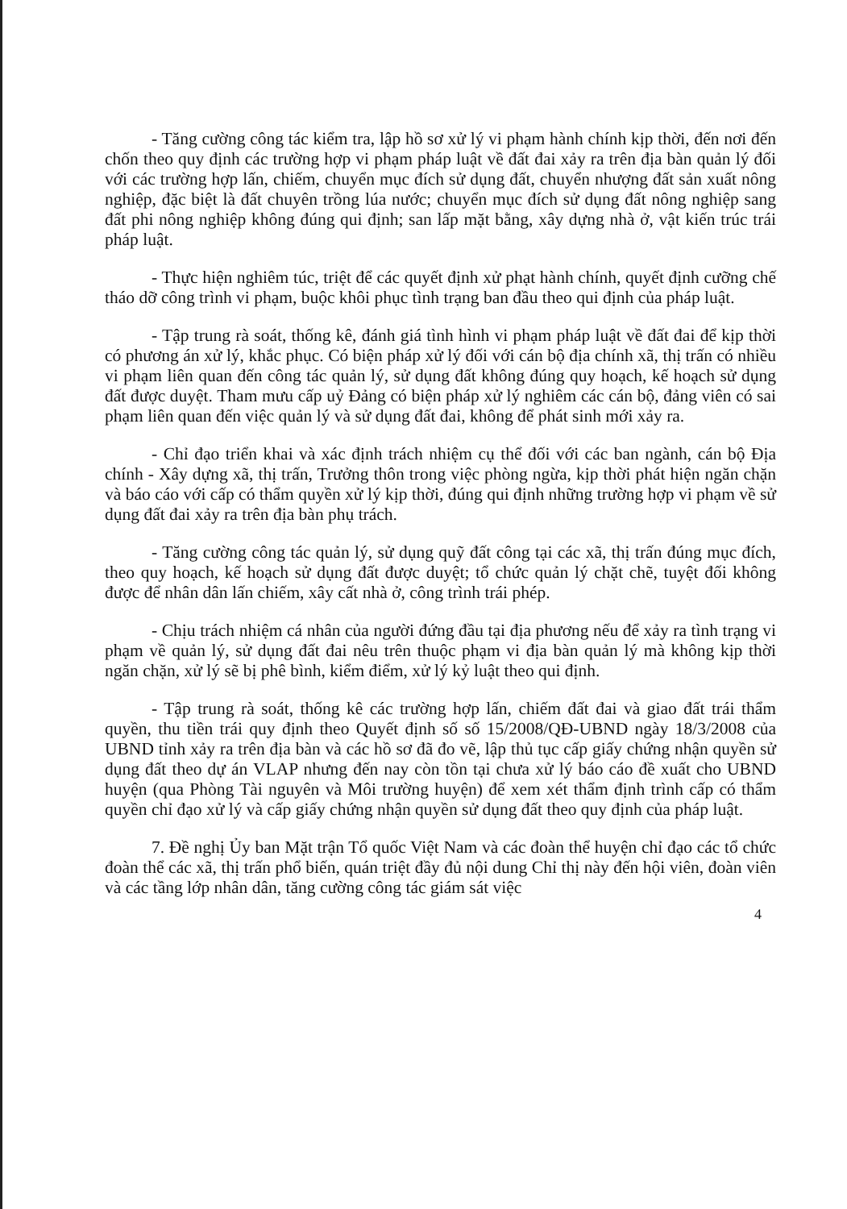- Tăng cường công tác kiểm tra, lập hồ sơ xử lý vi phạm hành chính kịp thời, đến nơi đến chốn theo quy định các trường hợp vi phạm pháp luật về đất đai xảy ra trên địa bàn quản lý đối với các trường hợp lấn, chiếm, chuyển mục đích sử dụng đất, chuyển nhượng đất sản xuất nông nghiệp, đặc biệt là đất chuyên trồng lúa nước; chuyển mục đích sử dụng đất nông nghiệp sang đất phi nông nghiệp không đúng qui định; san lấp mặt bằng, xây dựng nhà ở, vật kiến trúc trái pháp luật.
- Thực hiện nghiêm túc, triệt để các quyết định xử phạt hành chính, quyết định cưỡng chế tháo dỡ công trình vi phạm, buộc khôi phục tình trạng ban đầu theo qui định của pháp luật.
- Tập trung rà soát, thống kê, đánh giá tình hình vi phạm pháp luật về đất đai để kịp thời có phương án xử lý, khắc phục. Có biện pháp xử lý đối với cán bộ địa chính xã, thị trấn có nhiều vi phạm liên quan đến công tác quản lý, sử dụng đất không đúng quy hoạch, kế hoạch sử dụng đất được duyệt. Tham mưu cấp uỷ Đảng có biện pháp xử lý nghiêm các cán bộ, đảng viên có sai phạm liên quan đến việc quản lý và sử dụng đất đai, không để phát sinh mới xảy ra.
- Chỉ đạo triển khai và xác định trách nhiệm cụ thể đối với các ban ngành, cán bộ Địa chính - Xây dựng xã, thị trấn, Trưởng thôn trong việc phòng ngừa, kịp thời phát hiện ngăn chặn và báo cáo với cấp có thẩm quyền xử lý kịp thời, đúng qui định những trường hợp vi phạm về sử dụng đất đai xảy ra trên địa bàn phụ trách.
- Tăng cường công tác quản lý, sử dụng quỹ đất công tại các xã, thị trấn đúng mục đích, theo quy hoạch, kế hoạch sử dụng đất được duyệt; tổ chức quản lý chặt chẽ, tuyệt đối không được để nhân dân lấn chiếm, xây cất nhà ở, công trình trái phép.
- Chịu trách nhiệm cá nhân của người đứng đầu tại địa phương nếu để xảy ra tình trạng vi phạm về quản lý, sử dụng đất đai nêu trên thuộc phạm vi địa bàn quản lý mà không kịp thời ngăn chặn, xử lý sẽ bị phê bình, kiểm điểm, xử lý kỷ luật theo qui định.
- Tập trung rà soát, thống kê các trường hợp lấn, chiếm đất đai và giao đất trái thẩm quyền, thu tiền trái quy định theo Quyết định số số 15/2008/QĐ-UBND ngày 18/3/2008 của UBND tỉnh xảy ra trên địa bàn và các hồ sơ đã đo vẽ, lập thủ tục cấp giấy chứng nhận quyền sử dụng đất theo dự án VLAP nhưng đến nay còn tồn tại chưa xử lý báo cáo đề xuất cho UBND huyện (qua Phòng Tài nguyên và Môi trường huyện) để xem xét thẩm định trình cấp có thẩm quyền chỉ đạo xử lý và cấp giấy chứng nhận quyền sử dụng đất theo quy định của pháp luật.
7. Đề nghị Ủy ban Mặt trận Tổ quốc Việt Nam và các đoàn thể huyện chỉ đạo các tổ chức đoàn thể các xã, thị trấn phổ biến, quán triệt đầy đủ nội dung Chỉ thị này đến hội viên, đoàn viên và các tầng lớp nhân dân, tăng cường công tác giám sát việc
4